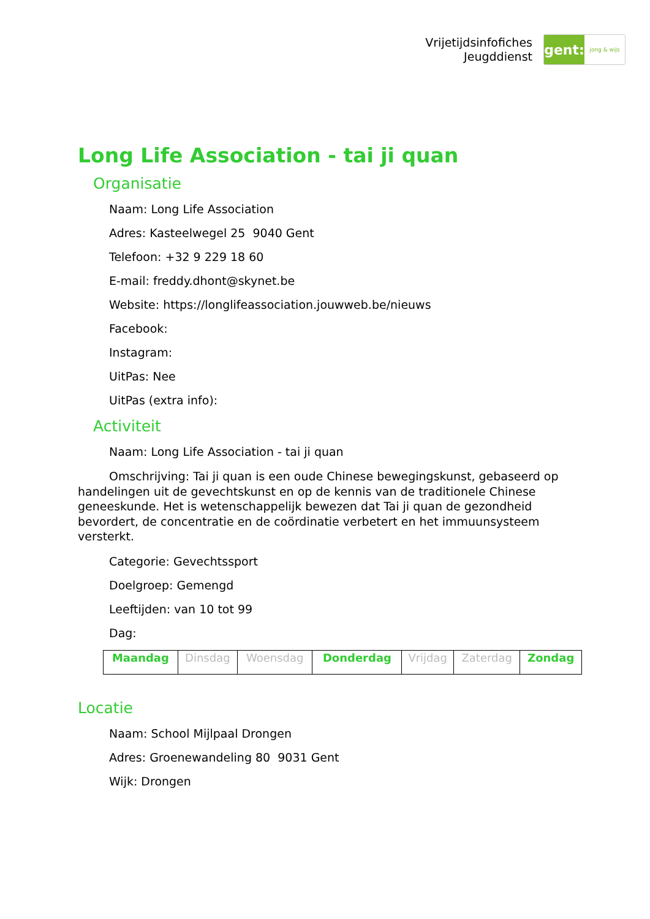Vrijetijdsinfofiches
Jeugddienst
gent:
jong & wijs
Long Life Association - tai ji quan
Organisatie
Naam: Long Life Association
Adres: Kasteelwegel 25 9040 Gent
Telefoon: +32 9 229 18 60
E-mail: freddy.dhont@skynet.be
Website: https://longlifeassociation.jouwweb.be/nieuws
Facebook:
Instagram:
UitPas: Nee
UitPas (extra info):
Activiteit
Naam: Long Life Association - tai ji quan
Omschrijving: Tai ji quan is een oude Chinese bewegingskunst, gebaseerd op handelingen uit de gevechtskunst en op de kennis van de traditionele Chinese geneeskunde. Het is wetenschappelijk bewezen dat Tai ji quan de gezondheid bevordert, de concentratie en de coördinatie verbetert en het immuunsysteem versterkt.
Categorie: Gevechtssport
Doelgroep: Gemengd
Leeftijden: van 10 tot 99
Dag:
| Maandag | Dinsdag | Woensdag | Donderdag | Vrijdag | Zaterdag | Zondag |
Locatie
Naam: School Mijlpaal Drongen
Adres: Groenewandeling 80 9031 Gent
Wijk: Drongen